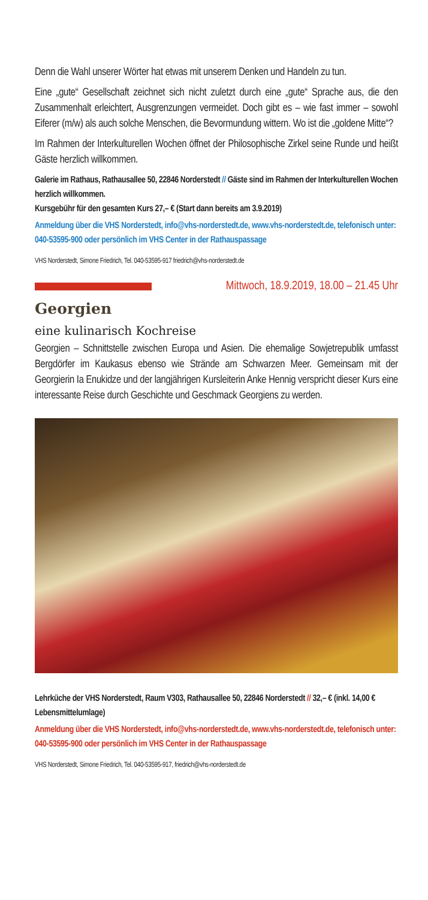Denn die Wahl unserer Wörter hat etwas mit unserem Denken und Handeln zu tun.
Eine „gute“ Gesellschaft zeichnet sich nicht zuletzt durch eine „gute“ Sprache aus, die den Zusammenhalt erleichtert, Ausgrenzungen vermeidet. Doch gibt es – wie fast immer – sowohl Eiferer (m/w) als auch solche Menschen, die Bevormundung wittern. Wo ist die „goldene Mitte“?
Im Rahmen der Interkulturellen Wochen öffnet der Philosophische Zirkel seine Runde und heißt Gäste herzlich willkommen.
Galerie im Rathaus, Rathausallee 50, 22846 Norderstedt // Gäste sind im Rahmen der Interkulturellen Wochen herzlich willkommen.
Kursgebühr für den gesamten Kurs 27,– € (Start dann bereits am 3.9.2019)
Anmeldung über die VHS Norderstedt, info@vhs-norderstedt.de, www.vhs-norderstedt.de, telefonisch unter: 040-53595-900 oder persönlich im VHS Center in der Rathauspassage
VHS Norderstedt, Simone Friedrich, Tel. 040-53595-917 friedrich@vhs-norderstedt.de
Mittwoch, 18.9.2019, 18.00 – 21.45 Uhr
Georgien
eine kulinarisch Kochreise
Georgien – Schnittstelle zwischen Europa und Asien. Die ehemalige Sowjetrepublik umfasst Bergdörfer im Kaukasus ebenso wie Strände am Schwarzen Meer. Gemeinsam mit der Georgierin Ia Enukidze und der langjährigen Kursleiterin Anke Hennig verspricht dieser Kurs eine interessante Reise durch Geschichte und Geschmack Georgiens zu werden.
Lehrküche der VHS Norderstedt, Raum V303, Rathausallee 50, 22846 Norderstedt // 32,– € (inkl. 14,00 € Lebensmittelumlage)
Anmeldung über die VHS Norderstedt, info@vhs-norderstedt.de, www.vhs-norderstedt.de, telefonisch unter: 040-53595-900 oder persönlich im VHS Center in der Rathauspassage
VHS Norderstedt, Simone Friedrich, Tel. 040-53595-917, friedrich@vhs-norderstedt.de